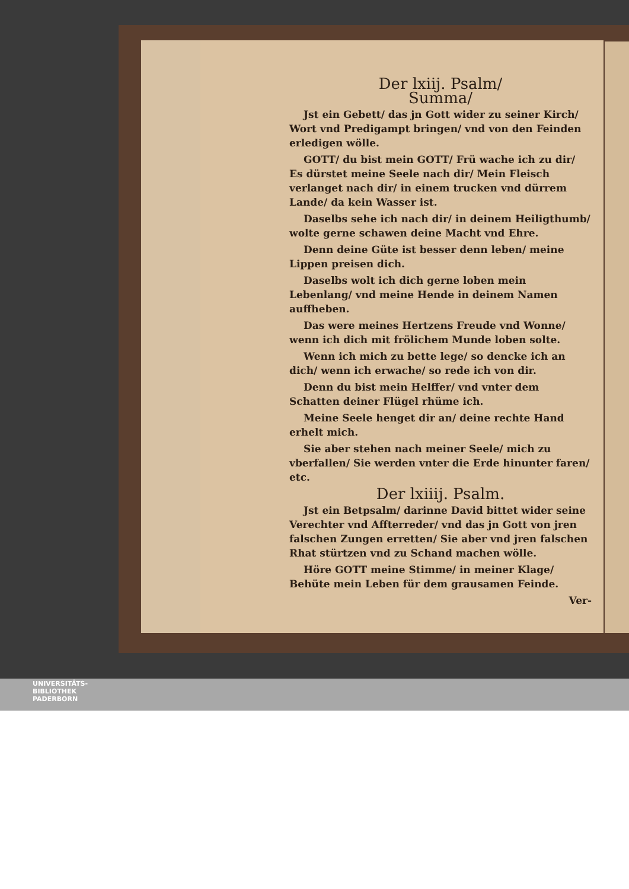Der lxiij. Psalm/
Summa/
Jst ein Gebett/ das jn Gott wider zu seiner Kirch/ Wort vnd Predigampt bringen/ vnd von den Feinden erledigen wölle.
GOTT/ du bist mein GOTT/ Frü wache ich zu dir/ Es dürstet meine Seele nach dir/ Mein Fleisch verlanget nach dir/ in einem trucken vnd dürrem Lande/ da kein Wasser ist.
Daselbs sehe ich nach dir/ in deinem Heiligthumb/ wolte gerne schawen deine Macht vnd Ehre.
Denn deine Güte ist besser denn leben/ meine Lippen preisen dich.
Daselbs wolt ich dich gerne loben mein Lebenlang/ vnd meine Hende in deinem Namen auffheben.
Das were meines Hertzens Freude vnd Wonne/ wenn ich dich mit frölichem Munde loben solte.
Wenn ich mich zu bette lege/ so dencke ich an dich/ wenn ich erwache/ so rede ich von dir.
Denn du bist mein Helffer/ vnd vnter dem Schatten deiner Flügel rhüme ich.
Meine Seele henget dir an/ deine rechte Hand erhelt mich.
Sie aber stehen nach meiner Seele/ mich zu vberfallen/ Sie werden vnter die Erde hinunter faren/ etc.
Der lxiiij. Psalm.
Jst ein Betpsalm/ darinne David bittet wider seine Verechter vnd Affterreder/ vnd das jn Gott von jren falschen Zungen erretten/ Sie aber vnd jren falschen Rhat stürtzen vnd zu Schand machen wölle.
Höre GOTT meine Stimme/ in meiner Klage/ Behüte mein Leben für dem grausamen Feinde.
Ver-
UNIVERSITÄTS-
BIBLIOTHEK
PADERBORN